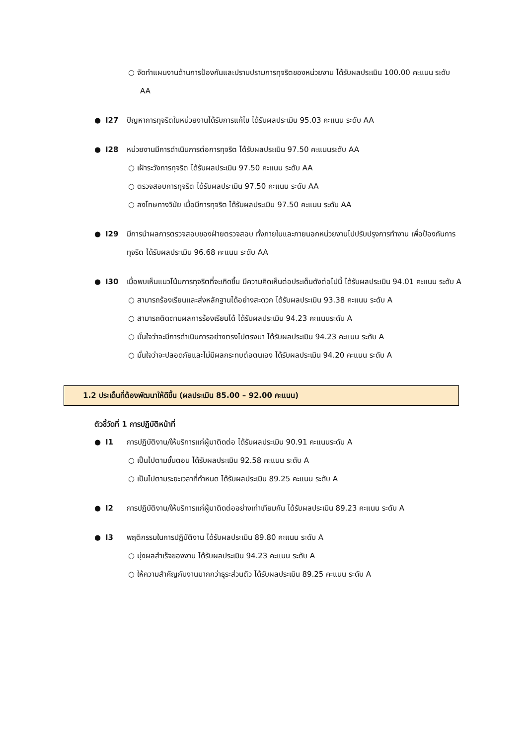○ จัดทำแผนงานด้านการป้องกันและปราบปรามการทุจริตของหน่วยงาน ได้รับผลประเมิน 100.00 คะแนน ระดับ AA
● I27 ปัญหาการทุจริตในหน่วยงานได้รับการแก้ไข ได้รับผลประเมิน 95.03 คะแนน ระดับ AA
● I28 หน่วยงานมีการดำเนินการต่อการทุจริต ได้รับผลประเมิน 97.50 คะแนนระดับ AA
○ เฝ้าระวังการทุจริต ได้รับผลประเมิน 97.50 คะแนน ระดับ AA
○ ตรวจสอบการทุจริต ได้รับผลประเมิน 97.50 คะแนน ระดับ AA
○ ลงโทษทางวินัย เมื่อมีการทุจริต ได้รับผลประเมิน 97.50 คะแนน ระดับ AA
● I29 มีการนำผลการตรวจสอบของฝ่ายตรวจสอบ ทั้งภายในและภายนอกหน่วยงานไปปรับปรุงการทำงาน เพื่อป้องกันการทุจริต ได้รับผลประเมิน 96.68 คะแนน ระดับ AA
● I30 เมื่อพบเห็นแนวโน้มการทุจริตที่จะเกิดขึ้น มีความคิดเห็นต่อประเด็นดังต่อไปนี้ ได้รับผลประเมิน 94.01 คะแนน ระดับ A
○ สามารถร้องเรียนและส่งหลักฐานได้อย่างสะดวก ได้รับผลประเมิน 93.38 คะแนน ระดับ A
○ สามารถติดตามผลการร้องเรียนได้ ได้รับผลประเมิน 94.23 คะแนนระดับ A
○ มั่นใจว่าจะมีการดำเนินการอย่างตรงไปตรงมา ได้รับผลประเมิน 94.23 คะแนน ระดับ A
○ มั่นใจว่าจะปลอดภัยและไม่มีผลกระทบต่อตนเอง ได้รับผลประเมิน 94.20 คะแนน ระดับ A
1.2 ประเด็นที่ต้องพัฒนาให้ดีขึ้น (ผลประเมิน 85.00 – 92.00 คะแนน)
ตัวชี้วัดที่ 1 การปฏิบัติหน้าที่
● I1 การปฏิบัติงาน/ให้บริการแก่ผู้มาติดต่อ ได้รับผลประเมิน 90.91 คะแนนระดับ A
○ เป็นไปตามขั้นตอน ได้รับผลประเมิน 92.58 คะแนน ระดับ A
○ เป็นไปตามระยะเวลาที่กำหนด ได้รับผลประเมิน 89.25 คะแนน ระดับ A
● I2 การปฏิบัติงาน/ให้บริการแก่ผู้มาติดต่ออย่างเท่าเทียมกัน ได้รับผลประเมิน 89.23 คะแนน ระดับ A
● I3 พฤติกรรมในการปฏิบัติงาน ได้รับผลประเมิน 89.80 คะแนน ระดับ A
○ มุ่งผลสำเร็จของงาน ได้รับผลประเมิน 94.23 คะแนน ระดับ A
○ ให้ความสำคัญกับงานมากกว่าธุระส่วนตัว ได้รับผลประเมิน 89.25 คะแนน ระดับ A